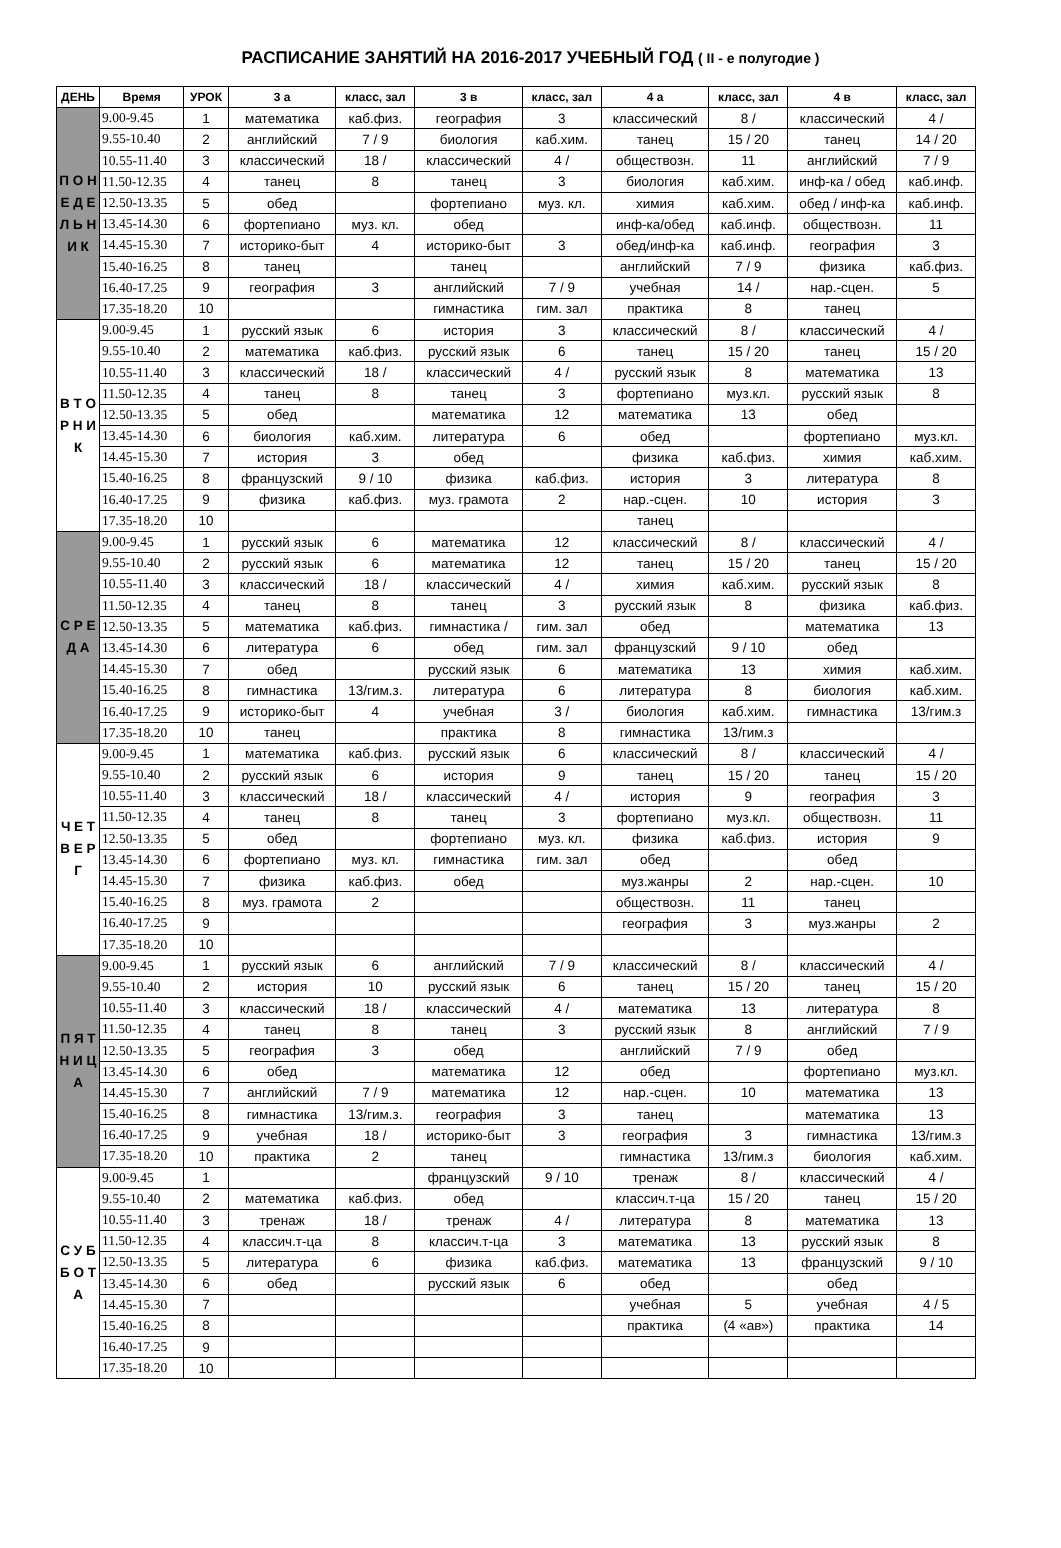РАСПИСАНИЕ ЗАНЯТИЙ НА 2016-2017 УЧЕБНЫЙ ГОД ( II - е полугодие )
| ДЕНЬ | Время | УРОК | 3 а | класс, зал | 3 в | класс, зал | 4 а | класс, зал | 4 в | класс, зал |
| --- | --- | --- | --- | --- | --- | --- | --- | --- | --- | --- |
| П О Н Е Д Е Л Ь Н И К | 9.00-9.45 | 1 | математика | каб.физ. | география | 3 | классический | 8 / | классический | 4 / |
| | 9.55-10.40 | 2 | английский | 7 / 9 | биология | каб.хим. | танец | 15 / 20 | танец | 14 / 20 |
| | 10.55-11.40 | 3 | классический | 18 / | классический | 4 / | обществозн. | 11 | английский | 7 / 9 |
| | 11.50-12.35 | 4 | танец | 8 | танец | 3 | биология | каб.хим. | инф-ка / обед | каб.инф. |
| | 12.50-13.35 | 5 | обед | | фортепиано | муз. кл. | химия | каб.хим. | обед / инф-ка | каб.инф. |
| | 13.45-14.30 | 6 | фортепиано | муз. кл. | обед | | инф-ка/обед | каб.инф. | обществозн. | 11 |
| | 14.45-15.30 | 7 | историко-быт | 4 | историко-быт | 3 | обед/инф-ка | каб.инф. | география | 3 |
| | 15.40-16.25 | 8 | танец | | танец | | английский | 7 / 9 | физика | каб.физ. |
| | 16.40-17.25 | 9 | география | 3 | английский | 7 / 9 | учебная | 14 / | нар.-сцен. | 5 |
| | 17.35-18.20 | 10 | | | гимнастика | гим. зал | практика | 8 | танец | |
| В Т О Р Н И К | 9.00-9.45 | 1 | русский язык | 6 | история | 3 | классический | 8 / | классический | 4 / |
| | 9.55-10.40 | 2 | математика | каб.физ. | русский язык | 6 | танец | 15 / 20 | танец | 15 / 20 |
| | 10.55-11.40 | 3 | классический | 18 / | классический | 4 / | русский язык | 8 | математика | 13 |
| | 11.50-12.35 | 4 | танец | 8 | танец | 3 | фортепиано | муз.кл. | русский язык | 8 |
| | 12.50-13.35 | 5 | обед | | математика | 12 | математика | 13 | обед | |
| | 13.45-14.30 | 6 | биология | каб.хим. | литература | 6 | обед | | фортепиано | муз.кл. |
| | 14.45-15.30 | 7 | история | 3 | обед | | физика | каб.физ. | химия | каб.хим. |
| | 15.40-16.25 | 8 | французский | 9 / 10 | физика | каб.физ. | история | 3 | литература | 8 |
| | 16.40-17.25 | 9 | физика | каб.физ. | муз. грамота | 2 | нар.-сцен. | 10 | история | 3 |
| | 17.35-18.20 | 10 | | | | | танец | | | |
| С Р Е Д А | 9.00-9.45 | 1 | русский язык | 6 | математика | 12 | классический | 8 / | классический | 4 / |
| | 9.55-10.40 | 2 | русский язык | 6 | математика | 12 | танец | 15 / 20 | танец | 15 / 20 |
| | 10.55-11.40 | 3 | классический | 18 / | классический | 4 / | химия | каб.хим. | русский язык | 8 |
| | 11.50-12.35 | 4 | танец | 8 | танец | 3 | русский язык | 8 | физика | каб.физ. |
| | 12.50-13.35 | 5 | математика | каб.физ. | гимнастика / | гим. зал | обед | | математика | 13 |
| | 13.45-14.30 | 6 | литература | 6 | обед | гим. зал | французский | 9 / 10 | обед | |
| | 14.45-15.30 | 7 | обед | | русский язык | 6 | математика | 13 | химия | каб.хим. |
| | 15.40-16.25 | 8 | гимнастика | 13/гим.з. | литература | 6 | литература | 8 | биология | каб.хим. |
| | 16.40-17.25 | 9 | историко-быт | 4 | учебная | 3 / | биология | каб.хим. | гимнастика | 13/гим.з |
| | 17.35-18.20 | 10 | танец | | практика | 8 | гимнастика | 13/гим.з | | |
| Ч Е Т В Е Р Г | 9.00-9.45 | 1 | математика | каб.физ. | русский язык | 6 | классический | 8 / | классический | 4 / |
| | 9.55-10.40 | 2 | русский язык | 6 | история | 9 | танец | 15 / 20 | танец | 15 / 20 |
| | 10.55-11.40 | 3 | классический | 18 / | классический | 4 / | история | 9 | география | 3 |
| | 11.50-12.35 | 4 | танец | 8 | танец | 3 | фортепиано | муз.кл. | обществозн. | 11 |
| | 12.50-13.35 | 5 | обед | | фортепиано | муз. кл. | физика | каб.физ. | история | 9 |
| | 13.45-14.30 | 6 | фортепиано | муз. кл. | гимнастика | гим. зал | обед | | обед | |
| | 14.45-15.30 | 7 | физика | каб.физ. | обед | | муз.жанры | 2 | нар.-сцен. | 10 |
| | 15.40-16.25 | 8 | муз. грамота | 2 | | | обществозн. | 11 | танец | |
| | 16.40-17.25 | 9 | | | | | география | 3 | муз.жанры | 2 |
| | 17.35-18.20 | 10 | | | | | | | | |
| П Я Т Н И Ц А | 9.00-9.45 | 1 | русский язык | 6 | английский | 7 / 9 | классический | 8 / | классический | 4 / |
| | 9.55-10.40 | 2 | история | 10 | русский язык | 6 | танец | 15 / 20 | танец | 15 / 20 |
| | 10.55-11.40 | 3 | классический | 18 / | классический | 4 / | математика | 13 | литература | 8 |
| | 11.50-12.35 | 4 | танец | 8 | танец | 3 | русский язык | 8 | английский | 7 / 9 |
| | 12.50-13.35 | 5 | география | 3 | обед | | английский | 7 / 9 | обед | |
| | 13.45-14.30 | 6 | обед | | математика | 12 | обед | | фортепиано | муз.кл. |
| | 14.45-15.30 | 7 | английский | 7 / 9 | математика | 12 | нар.-сцен. | 10 | математика | 13 |
| | 15.40-16.25 | 8 | гимнастика | 13/гим.з. | география | 3 | танец | | математика | 13 |
| | 16.40-17.25 | 9 | учебная | 18 / | историко-быт | 3 | география | 3 | гимнастика | 13/гим.з |
| | 17.35-18.20 | 10 | практика | 2 | танец | | гимнастика | 13/гим.з | биология | каб.хим. |
| С У Б Б О Т А | 9.00-9.45 | 1 | | | французский | 9 / 10 | тренаж | 8 / | классический | 4 / |
| | 9.55-10.40 | 2 | математика | каб.физ. | обед | | классич.т-ца | 15 / 20 | танец | 15 / 20 |
| | 10.55-11.40 | 3 | тренаж | 18 / | тренаж | 4 / | литература | 8 | математика | 13 |
| | 11.50-12.35 | 4 | классич.т-ца | 8 | классич.т-ца | 3 | математика | 13 | русский язык | 8 |
| | 12.50-13.35 | 5 | литература | 6 | физика | каб.физ. | математика | 13 | французский | 9 / 10 |
| | 13.45-14.30 | 6 | обед | | русский язык | 6 | обед | | обед | |
| | 14.45-15.30 | 7 | | | | | учебная | 5 | учебная | 4 / 5 |
| | 15.40-16.25 | 8 | | | | | практика | (4 «ав») | практика | 14 |
| | 16.40-17.25 | 9 | | | | | | | | |
| | 17.35-18.20 | 10 | | | | | | | | |